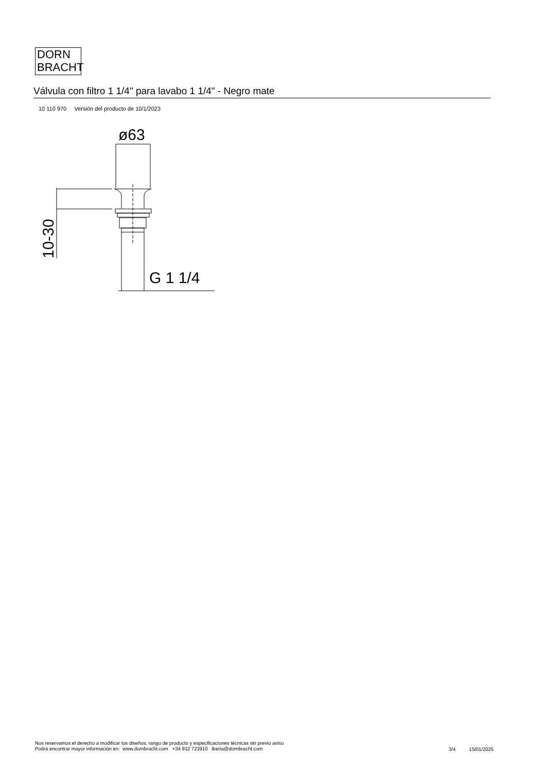DORN
BRACHT
Válvula con filtro 1 1/4" para lavabo 1 1/4" - Negro mate
10 110 970 Versión del producto de 10/1/2023
G 1 1/4
ø63
10-30
Nos reservamos el derecho a modificar los diseños, rango de producto y especificaciones técnicas sin previo aviso
Podrá encontrar mayor información en: www.dornbracht.com +34 932 723910 iberia@dornbracht.com
3/4 15/01/2025